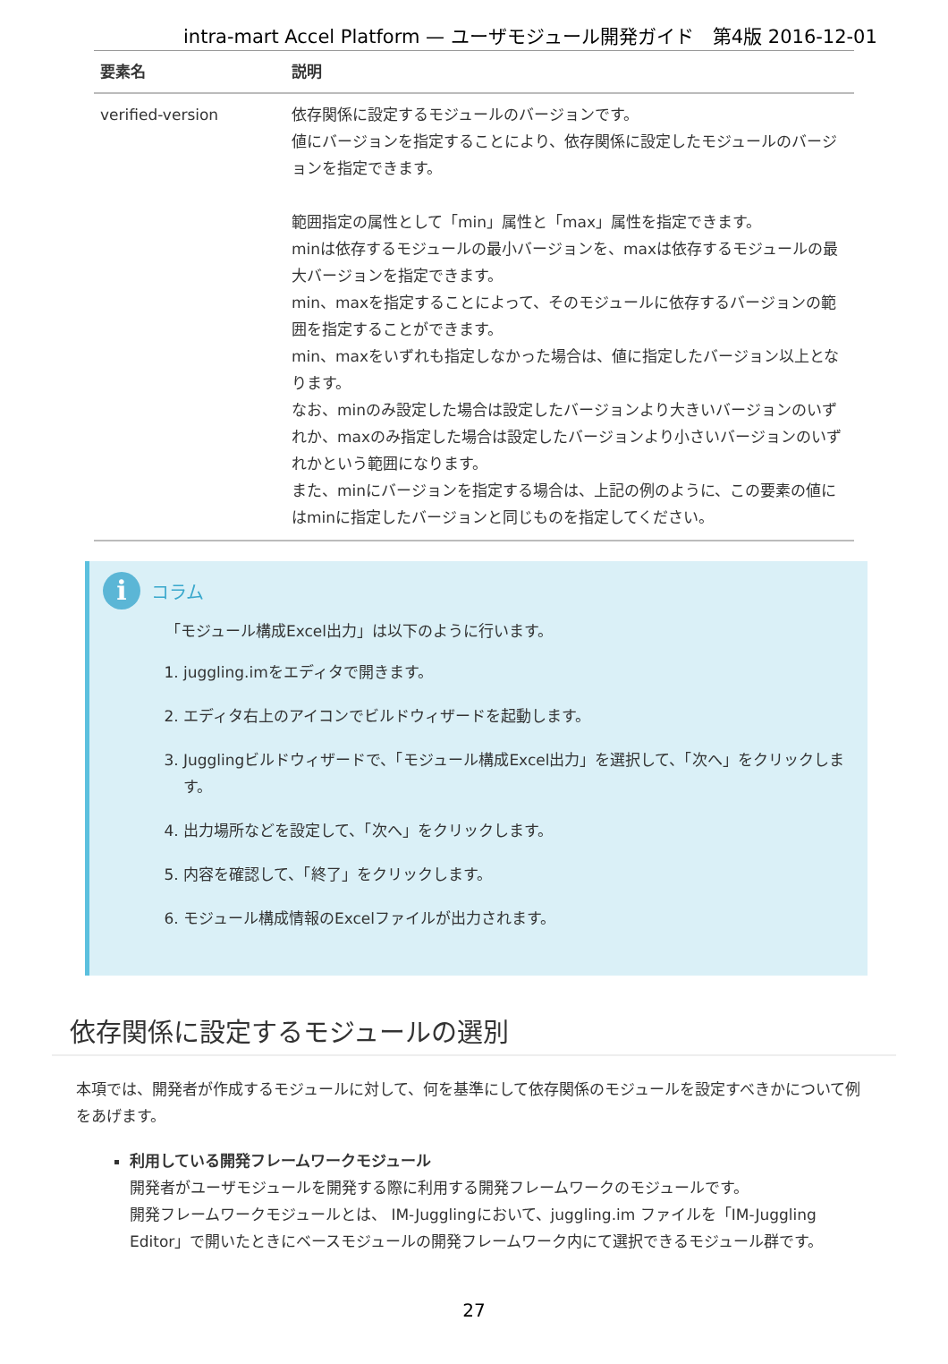intra-mart Accel Platform — ユーザモジュール開発ガイド　第4版 2016-12-01
| 要素名 | 説明 |
| --- | --- |
| verified-version | 依存関係に設定するモジュールのバージョンです。 値にバージョンを指定することにより、依存関係に設定したモジュールのバージョンを指定できます。 範囲指定の属性として「min」属性と「max」属性を指定できます。 minは依存するモジュールの最小バージョンを、maxは依存するモジュールの最大バージョンを指定できます。 min、maxを指定することによって、そのモジュールに依存するバージョンの範囲を指定することができます。 min、maxをいずれも指定しなかった場合は、値に指定したバージョン以上となります。 なお、minのみ設定した場合は設定したバージョンより大きいバージョンのいずれか、maxのみ指定した場合は設定したバージョンより小さいバージョンのいずれかという範囲になります。 また、minにバージョンを指定する場合は、上記の例のように、この要素の値にはminに指定したバージョンと同じものを指定してください。 |
i コラム
「モジュール構成Excel出力」は以下のように行います。
1. juggling.imをエディタで開きます。
2. エディタ右上のアイコンでビルドウィザードを起動します。
3. Jugglingビルドウィザードで、「モジュール構成Excel出力」を選択して、「次へ」をクリックします。
4. 出力場所などを設定して、「次へ」をクリックします。
5. 内容を確認して、「終了」をクリックします。
6. モジュール構成情報のExcelファイルが出力されます。
依存関係に設定するモジュールの選別
本項では、開発者が作成するモジュールに対して、何を基準にして依存関係のモジュールを設定すべきかについて例をあげます。
利用している開発フレームワークモジュール
開発者がユーザモジュールを開発する際に利用する開発フレームワークのモジュールです。
開発フレームワークモジュールとは、 IM-Jugglingにおいて、juggling.im ファイルを「IM-Juggling Editor」で開いたときにベースモジュールの開発フレームワーク内にて選択できるモジュール群です。
27